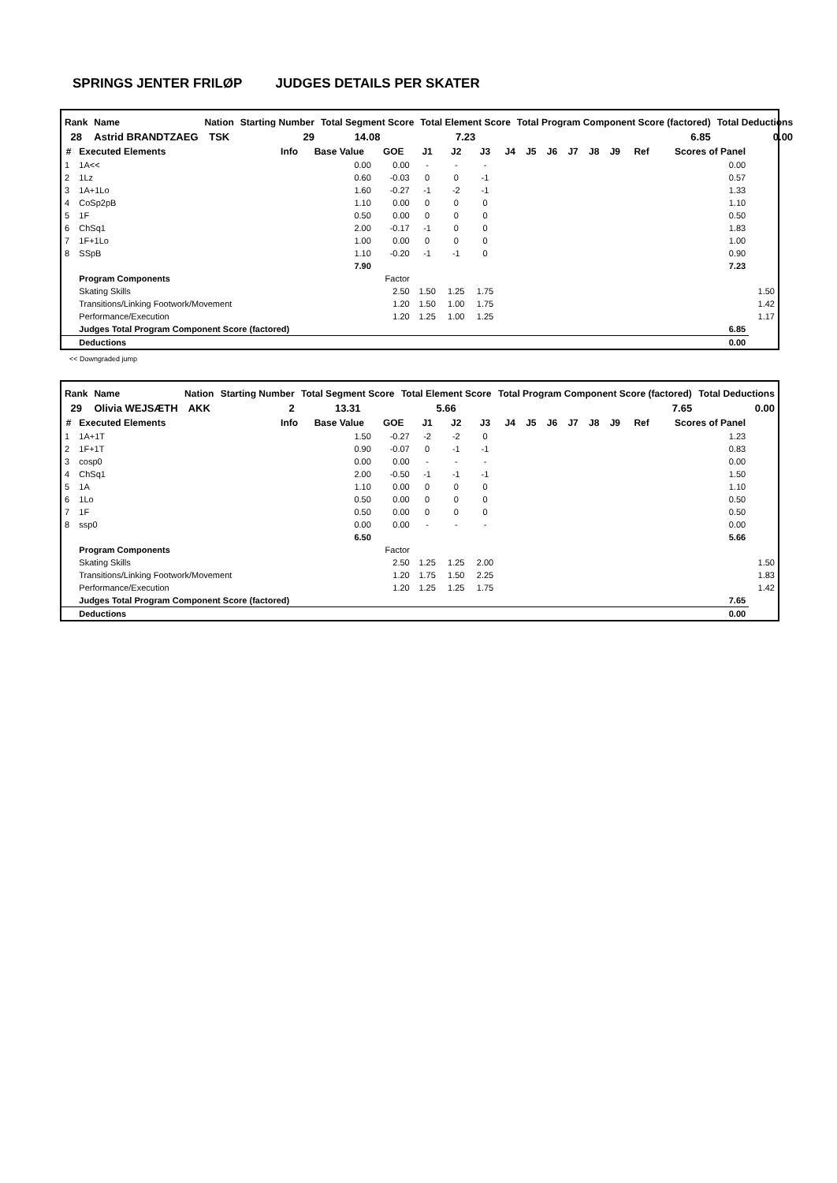SPRINGS JENTER FRILØP JUDGES DETAILS PER SKATER
| Rank | Name | Nation | Starting Number | Total Segment Score | Total Element Score | Total Program Component Score (factored) | Total Deductions |
| --- | --- | --- | --- | --- | --- | --- | --- |
| 28 | Astrid BRANDTZAEG | TSK | 29 | 14.08 | 7.23 | 6.85 | 0.00 |
| # | Executed Elements | Info | Base Value | GOE | J1 | J2 | J3 | J4 | J5 | J6 | J7 | J8 | J9 | Ref | Scores of Panel | |
| --- | --- | --- | --- | --- | --- | --- | --- | --- | --- | --- | --- | --- | --- | --- | --- | --- |
| 1 | 1A<< | | 0.00 | 0.00 | - | - | - | | | | | | | | 0.00 | |
| 2 | 1Lz | | 0.60 | -0.03 | 0 | 0 | -1 | | | | | | | | 0.57 | |
| 3 | 1A+1Lo | | 1.60 | -0.27 | -1 | -2 | -1 | | | | | | | | 1.33 | |
| 4 | CoSp2pB | | 1.10 | 0.00 | 0 | 0 | 0 | | | | | | | | 1.10 | |
| 5 | 1F | | 0.50 | 0.00 | 0 | 0 | 0 | | | | | | | | 0.50 | |
| 6 | ChSq1 | | 2.00 | -0.17 | -1 | 0 | 0 | | | | | | | | 1.83 | |
| 7 | 1F+1Lo | | 1.00 | 0.00 | 0 | 0 | 0 | | | | | | | | 1.00 | |
| 8 | SSpB | | 1.10 | -0.20 | -1 | -1 | 0 | | | | | | | | 0.90 | |
| | | | 7.90 | | | | | | | | | | | | 7.23 | |
| | Program Components | | | Factor | | | | | | | | | | | | |
| | Skating Skills | | | 2.50 | 1.50 | 1.25 | 1.75 | | | | | | | | | 1.50 |
| | Transitions/Linking Footwork/Movement | | | 1.20 | 1.50 | 1.00 | 1.75 | | | | | | | | | 1.42 |
| | Performance/Execution | | | 1.20 | 1.25 | 1.00 | 1.25 | | | | | | | | | 1.17 |
| | Judges Total Program Component Score (factored) | | | | | | | | | | | | | | 6.85 | |
| | Deductions | | | | | | | | | | | | | | 0.00 | |
<< Downgraded jump
| Rank | Name | Nation | Starting Number | Total Segment Score | Total Element Score | Total Program Component Score (factored) | Total Deductions |
| --- | --- | --- | --- | --- | --- | --- | --- |
| 29 | Olivia WEJSÆTH | AKK | 2 | 13.31 | 5.66 | 7.65 | 0.00 |
| # | Executed Elements | Info | Base Value | GOE | J1 | J2 | J3 | J4 | J5 | J6 | J7 | J8 | J9 | Ref | Scores of Panel | |
| --- | --- | --- | --- | --- | --- | --- | --- | --- | --- | --- | --- | --- | --- | --- | --- | --- |
| 1 | 1A+1T | | 1.50 | -0.27 | -2 | -2 | 0 | | | | | | | | 1.23 | |
| 2 | 1F+1T | | 0.90 | -0.07 | 0 | -1 | -1 | | | | | | | | 0.83 | |
| 3 | cosp0 | | 0.00 | 0.00 | - | - | - | | | | | | | | 0.00 | |
| 4 | ChSq1 | | 2.00 | -0.50 | -1 | -1 | -1 | | | | | | | | 1.50 | |
| 5 | 1A | | 1.10 | 0.00 | 0 | 0 | 0 | | | | | | | | 1.10 | |
| 6 | 1Lo | | 0.50 | 0.00 | 0 | 0 | 0 | | | | | | | | 0.50 | |
| 7 | 1F | | 0.50 | 0.00 | 0 | 0 | 0 | | | | | | | | 0.50 | |
| 8 | ssp0 | | 0.00 | 0.00 | - | - | - | | | | | | | | 0.00 | |
| | | | 6.50 | | | | | | | | | | | | 5.66 | |
| | Program Components | | | Factor | | | | | | | | | | | | |
| | Skating Skills | | | 2.50 | 1.25 | 1.25 | 2.00 | | | | | | | | | 1.50 |
| | Transitions/Linking Footwork/Movement | | | 1.20 | 1.75 | 1.50 | 2.25 | | | | | | | | | 1.83 |
| | Performance/Execution | | | 1.20 | 1.25 | 1.25 | 1.75 | | | | | | | | | 1.42 |
| | Judges Total Program Component Score (factored) | | | | | | | | | | | | | | 7.65 | |
| | Deductions | | | | | | | | | | | | | | 0.00 | |